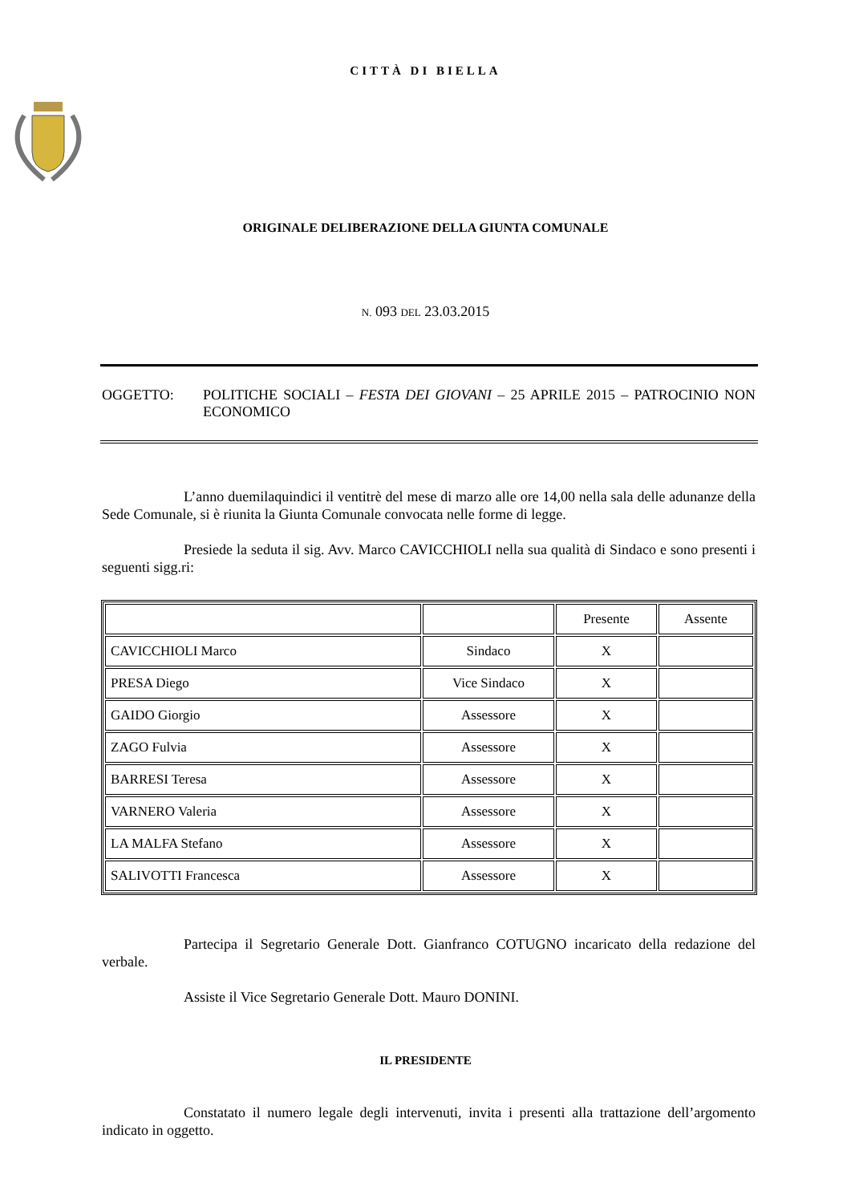CITTÀ DI BIELLA
ORIGINALE DELIBERAZIONE DELLA GIUNTA COMUNALE
N. 093 DEL 23.03.2015
OGGETTO: POLITICHE SOCIALI – FESTA DEI GIOVANI – 25 APRILE 2015 – PATROCINIO NON ECONOMICO
L’anno duemilaquindici il ventitrè del mese di marzo alle ore 14,00 nella sala delle adunanze della Sede Comunale, si è riunita la Giunta Comunale convocata nelle forme di legge.
Presiede la seduta il sig. Avv. Marco CAVICCHIOLI nella sua qualità di Sindaco e sono presenti i seguenti sigg.ri:
| | | Presente | Assente |
| --- | --- | --- | --- |
| CAVICCHIOLI Marco | Sindaco | X | |
| PRESA Diego | Vice Sindaco | X | |
| GAIDO Giorgio | Assessore | X | |
| ZAGO Fulvia | Assessore | X | |
| BARRESI Teresa | Assessore | X | |
| VARNERO Valeria | Assessore | X | |
| LA MALFA Stefano | Assessore | X | |
| SALIVOTTI Francesca | Assessore | X | |
Partecipa il Segretario Generale Dott. Gianfranco COTUGNO incaricato della redazione del verbale.
Assiste il Vice Segretario Generale Dott. Mauro DONINI.
IL PRESIDENTE
Constatato il numero legale degli intervenuti, invita i presenti alla trattazione dell’argomento indicato in oggetto.